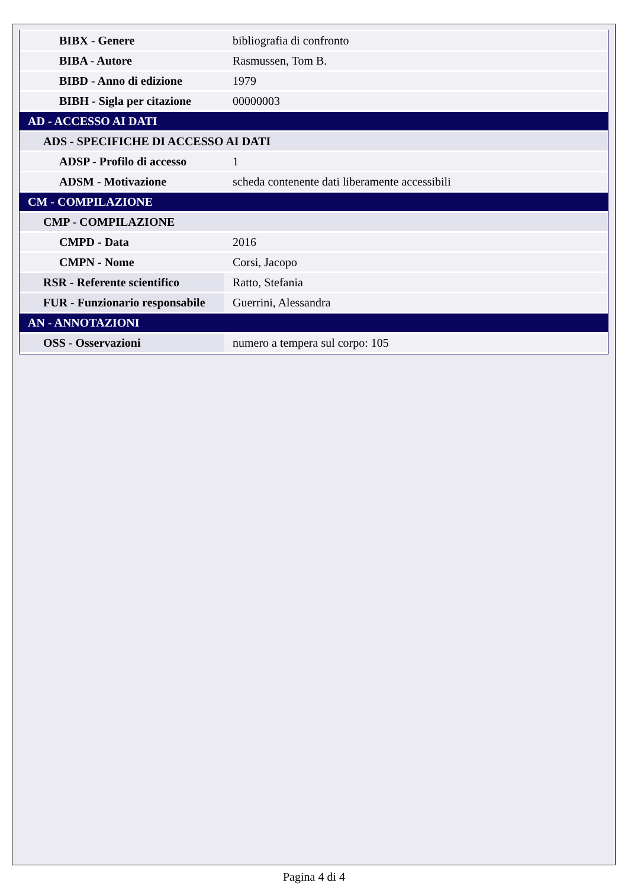| BIBX - Genere | bibliografia di confronto |
| BIBA - Autore | Rasmussen, Tom B. |
| BIBD - Anno di edizione | 1979 |
| BIBH - Sigla per citazione | 00000003 |
| AD - ACCESSO AI DATI | |
| ADS - SPECIFICHE DI ACCESSO AI DATI | |
| ADSP - Profilo di accesso | 1 |
| ADSM - Motivazione | scheda contenente dati liberamente accessibili |
| CM - COMPILAZIONE | |
| CMP - COMPILAZIONE | |
| CMPD - Data | 2016 |
| CMPN - Nome | Corsi, Jacopo |
| RSR - Referente scientifico | Ratto, Stefania |
| FUR - Funzionario responsabile | Guerrini, Alessandra |
| AN - ANNOTAZIONI | |
| OSS - Osservazioni | numero a tempera sul corpo: 105 |
Pagina 4 di 4